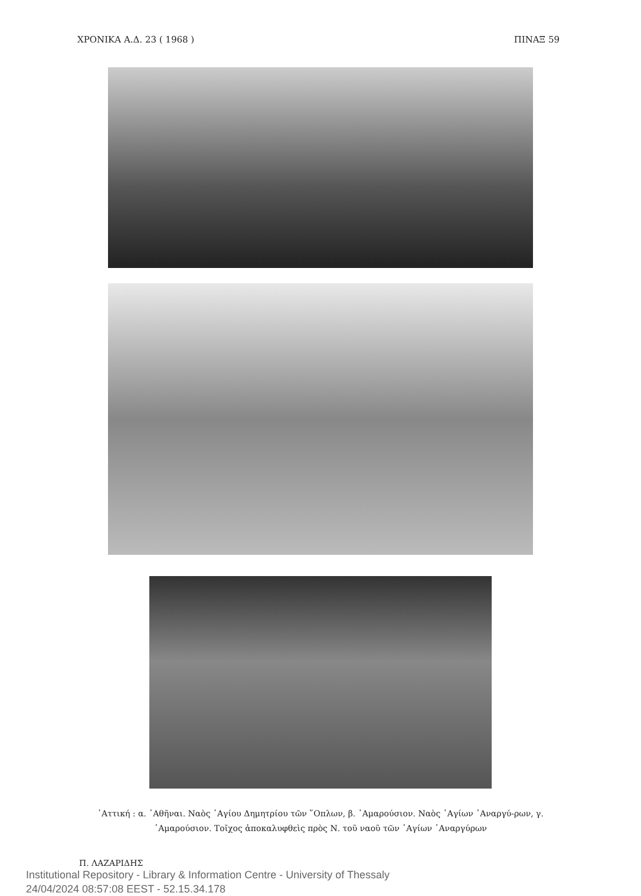ΧΡΟΝΙΚΑ Α.Δ. 23 ( 1968 ) ΠΙΝΑΞ 59
᾿Αττική : α. ᾿Αθῆναι. Ναὸς ῾Αγίου Δημητρίου τῶν ῞Οπλων, β. ᾿Αμαρούσιον. Ναὸς ῾Αγίων ᾿Αναργύ-ρων, γ. ᾿Αμαρούσιον. Τοῖχος ἀποκαλυφθεὶς πρὸς Ν. τοῦ ναοῦ τῶν ῾Αγίων ᾿Αναργύρων
Π. ΛΑΖΑΡΙΔΗΣ
Institutional Repository - Library & Information Centre - University of Thessaly
24/04/2024 08:57:08 EEST - 52.15.34.178